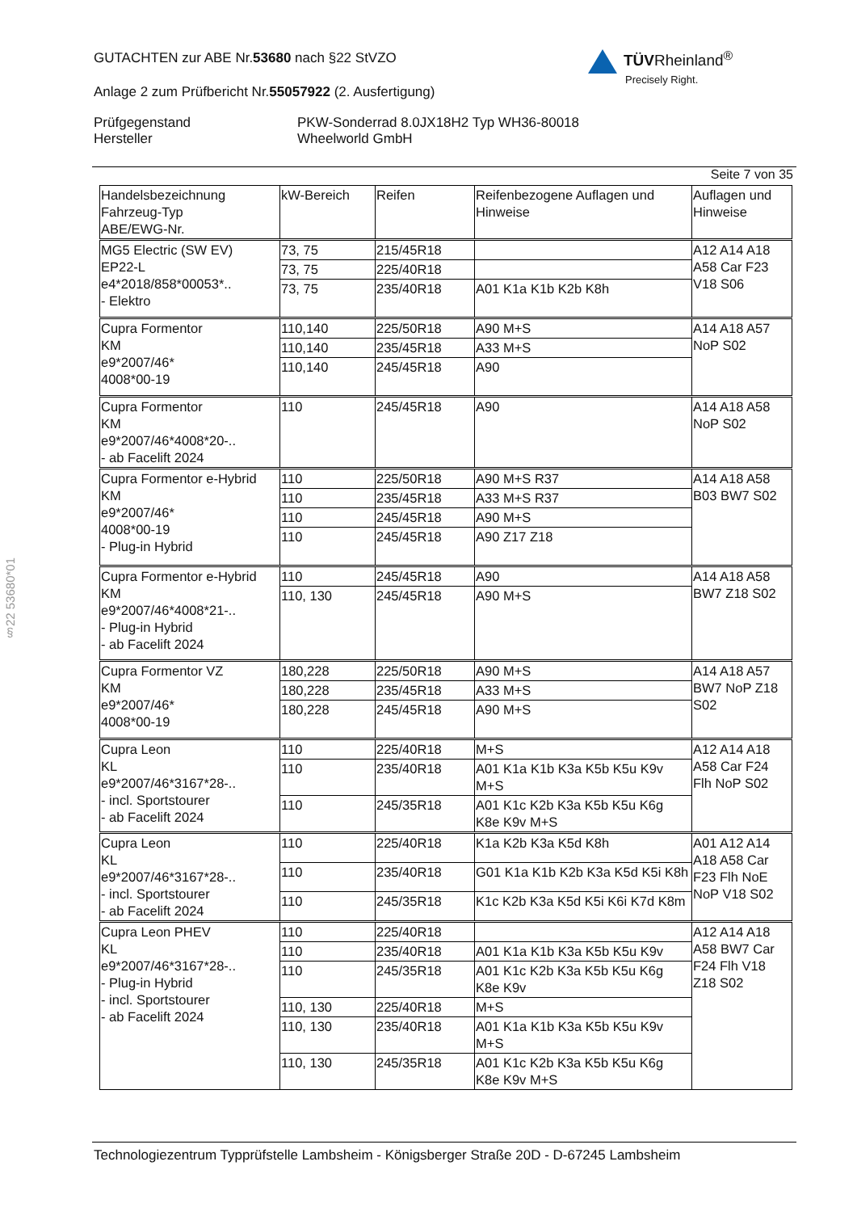GUTACHTEN zur ABE Nr.53680 nach §22 StVZO
Anlage 2 zum Prüfbericht Nr.55057922 (2. Ausfertigung)
Prüfgegenstand PKW-Sonderrad 8.0JX18H2 Typ WH36-80018
Hersteller Wheelworld GmbH
TÜVRheinland<sup>®</sup>
Precisely Right.
Seite 7 von 35
| Handelsbezeichnung Fahrzeug-Typ ABE/EWG-Nr. | kW-Bereich | Reifen | Reifenbezogene Auflagen und Hinweise | Auflagen und Hinweise |
| --- | --- | --- | --- | --- |
| MG5 Electric (SW EV) EP22-L e4*2018/858*00053*.. - Elektro | 73, 75 | 215/45R18 | | A12 A14 A18 A58 Car F23 V18 S06 |
| | 73, 75 | 225/40R18 | | |
| | 73, 75 | 235/40R18 | A01 K1a K1b K2b K8h | |
| Cupra Formentor KM e9*2007/46* 4008*00-19 | 110,140 | 225/50R18 | A90 M+S | A14 A18 A57 NoP S02 |
| | 110,140 | 235/45R18 | A33 M+S | |
| | 110,140 | 245/45R18 | A90 | |
| Cupra Formentor KM e9*2007/46*4008*20-.. - ab Facelift 2024 | 110 | 245/45R18 | A90 | A14 A18 A58 NoP S02 |
| Cupra Formentor e-Hybrid KM e9*2007/46* 4008*00-19 - Plug-in Hybrid | 110 | 225/50R18 | A90 M+S R37 | A14 A18 A58 B03 BW7 S02 |
| | 110 | 235/45R18 | A33 M+S R37 | |
| | 110 | 245/45R18 | A90 M+S | |
| | 110 | 245/45R18 | A90 Z17 Z18 | |
| Cupra Formentor e-Hybrid KM e9*2007/46*4008*21-.. - Plug-in Hybrid - ab Facelift 2024 | 110 | 245/45R18 | A90 | A14 A18 A58 BW7 Z18 S02 |
| | 110, 130 | 245/45R18 | A90 M+S | |
| Cupra Formentor VZ KM e9*2007/46* 4008*00-19 | 180,228 | 225/50R18 | A90 M+S | A14 A18 A57 BW7 NoP Z18 S02 |
| | 180,228 | 235/45R18 | A33 M+S | |
| | 180,228 | 245/45R18 | A90 M+S | |
| Cupra Leon KL e9*2007/46*3167*28-.. - incl. Sportstourer - ab Facelift 2024 | 110 | 225/40R18 | M+S | A12 A14 A18 A58 Car F24 Flh NoP S02 |
| | 110 | 235/40R18 | A01 K1a K1b K3a K5b K5u K9v M+S | |
| | 110 | 245/35R18 | A01 K1c K2b K3a K5b K5u K6g K8e K9v M+S | |
| Cupra Leon KL e9*2007/46*3167*28-.. - incl. Sportstourer - ab Facelift 2024 | 110 | 225/40R18 | K1a K2b K3a K5d K8h | A01 A12 A14 A18 A58 Car F23 Flh NoE NoP V18 S02 |
| | 110 | 235/40R18 | G01 K1a K1b K2b K3a K5d K5i K8h | |
| | 110 | 245/35R18 | K1c K2b K3a K5d K5i K6i K7d K8m | |
| Cupra Leon PHEV KL e9*2007/46*3167*28-.. - Plug-in Hybrid - incl. Sportstourer - ab Facelift 2024 | 110 | 225/40R18 | | A12 A14 A18 A58 BW7 Car F24 Flh V18 Z18 S02 |
| | 110 | 235/40R18 | A01 K1a K1b K3a K5b K5u K9v | |
| | 110 | 245/35R18 | A01 K1c K2b K3a K5b K5u K6g K8e K9v | |
| | 110, 130 | 225/40R18 | M+S | |
| | 110, 130 | 235/40R18 | A01 K1a K1b K3a K5b K5u K9v M+S | |
| | 110, 130 | 245/35R18 | A01 K1c K2b K3a K5b K5u K6g K8e K9v M+S | |
§22 53680*01
Technologiezentrum Typprüfstelle Lambsheim - Königsberger Straße 20D - D-67245 Lambsheim